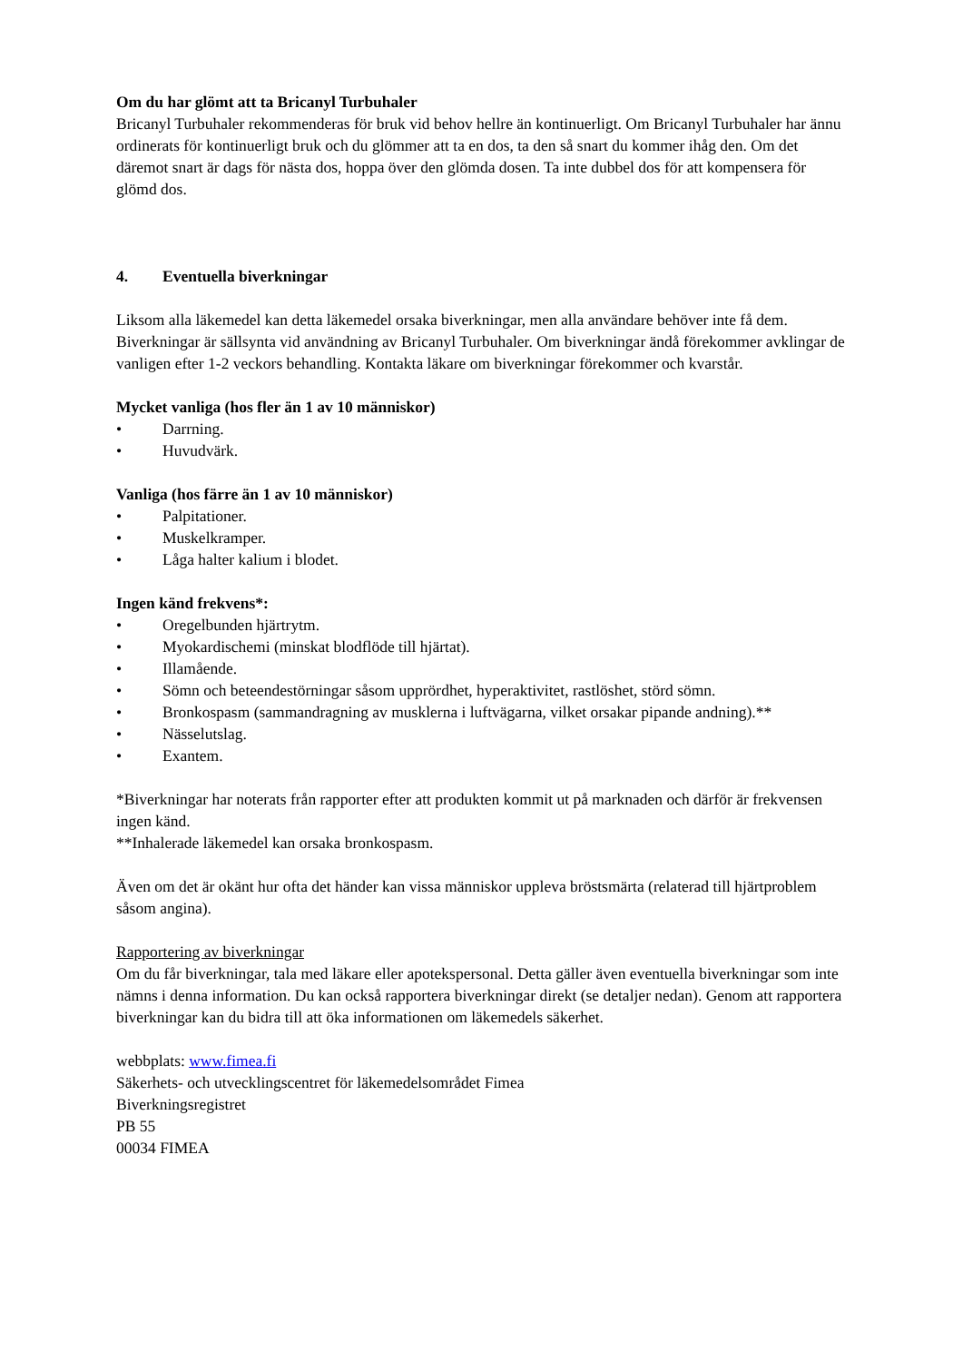Om du har glömt att ta Bricanyl Turbuhaler
Bricanyl Turbuhaler rekommenderas för bruk vid behov hellre än kontinuerligt. Om Bricanyl Turbuhaler har ännu ordinerats för kontinuerligt bruk och du glömmer att ta en dos, ta den så snart du kommer ihåg den. Om det däremot snart är dags för nästa dos, hoppa över den glömda dosen. Ta inte dubbel dos för att kompensera för glömd dos.
4. Eventuella biverkningar
Liksom alla läkemedel kan detta läkemedel orsaka biverkningar, men alla användare behöver inte få dem. Biverkningar är sällsynta vid användning av Bricanyl Turbuhaler. Om biverkningar ändå förekommer avklingar de vanligen efter 1-2 veckors behandling. Kontakta läkare om biverkningar förekommer och kvarstår.
Mycket vanliga (hos fler än 1 av 10 människor)
• Darrning.
• Huvudvärk.
Vanliga (hos färre än 1 av 10 människor)
• Palpitationer.
• Muskelkramper.
• Låga halter kalium i blodet.
Ingen känd frekvens*:
• Oregelbunden hjärtrytm.
• Myokardischemi (minskat blodflöde till hjärtat).
• Illamående.
• Sömn och beteendestörningar såsom upprördhet, hyperaktivitet, rastlöshet, störd sömn.
• Bronkospasm (sammandragning av musklerna i luftvägarna, vilket orsakar pipande andning).**
• Nässelutslag.
• Exantem.
*Biverkningar har noterats från rapporter efter att produkten kommit ut på marknaden och därför är frekvensen ingen känd.
**Inhalerade läkemedel kan orsaka bronkospasm.
Även om det är okänt hur ofta det händer kan vissa människor uppleva bröstsmärta (relaterad till hjärtproblem såsom angina).
Rapportering av biverkningar
Om du får biverkningar, tala med läkare eller apotekspersonal. Detta gäller även eventuella biverkningar som inte nämns i denna information. Du kan också rapportera biverkningar direkt (se detaljer nedan). Genom att rapportera biverkningar kan du bidra till att öka informationen om läkemedels säkerhet.
webbplats: www.fimea.fi
Säkerhets- och utvecklingscentret för läkemedelsområdet Fimea
Biverkningsregistret
PB 55
00034 FIMEA